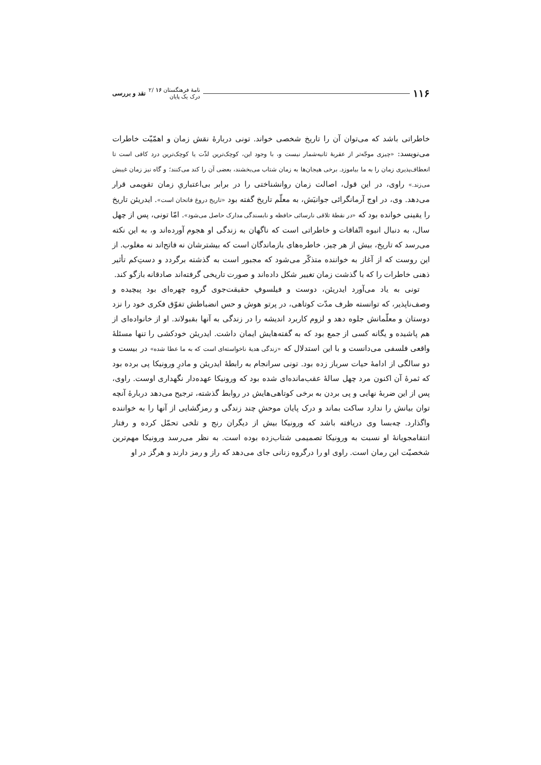۱۱۶
نامهٔ فرهنگستان ۱۶ /۲
درک یک پایان
نقد و بررسی
خاطراتی باشد که می‌توان آن را تاریخ شخصی خواند. تونی دربارهٔ نقش زمان و اهمّیّت خاطرات می‌نویسد: «چیزی موجّه‌تر از عقربهٔ ثانیه‌شمار نیست و، با وجود این، کوچک‌ترین لذّت یا کوچک‌ترین درد کافی است تا انعطاف‌پذیری زمان را به ما بیاموزد. برخی هیجان‌ها به زمان شتاب می‌بخشند، بعضی آن را کند می‌کنند؛ و گاه نیز زمان غیبش می‌زند.» راوی، در این قول، اصالت زمان روانشناختی را در برابر بی‌اعتباریِ زمان تقویمی قرار می‌دهد. وی، در اوج آرمانگرائی جوانیَش، به معلّم تاریخ گفته بود «تاریخ دروغ فاتحان است». ایدریئن تاریخ را یقینی خوانده بود که «در نقطهٔ تلاقی نارسائی حافظه و نابسندگی مدارک حاصل می‌شود». امّا تونی، پس از چهل سال، به دنبال انبوه اتّفاقات و خاطراتی است که ناگهان به زندگی او هجوم آورده‌اند و، به این نکته می‌رسد که تاریخ، بیش از هر چیز، خاطره‌های بازماندگان است که بیشترشان نه فاتح‌اند نه مغلوب. از این روست که از آغاز به خواننده متذکّر می‌شود که مجبور است به گذشته برگردد و دستِ‌کم تأثیر ذهنی خاطرات را که با گذشت زمان تغییر شکل داده‌اند و صورت تاریخی گرفته‌اند صادقانه بازگو کند.
تونی به یاد می‌آورد ایدریئن، دوست و فیلسوفِ حقیقت‌جوی گروه چهره‌ای بود پیچیده و وصف‌ناپذیر، که توانسته ظرف مدّت کوتاهی، در پرتو هوش و حس انضباطش تفوّق فکری خود را نزد دوستان و معلّمانش جلوه دهد و لزوم کاربرد اندیشه را در زندگی به آنها بقبولاند. او از خانواده‌ای از هم پاشیده و یگانه کسی از جمع بود که به گفته‌هایش ایمان داشت. ایدریئن خودکشی را تنها مسئلهٔ واقعی فلسفی می‌دانست و با این استدلال که «زندگی هدیهٔ ناخواسته‌ای است که به ما عطا شده» در بیست و دو سالگی از ادامهٔ حیات سرباز زده بود. تونی سرانجام به رابطهٔ ایدریئن و مادرِ ورونیکا پی برده بود که ثمرهٔ آن اکنون مرد چهل سالهٔ عقب‌مانده‌ای شده بود که ورونیکا عهده‌دار نگهداری اوست. راوی، پس از این ضربهٔ نهایی و پی بردن به برخی کوتاهی‌هایش در روابط گذشته، ترجیح می‌دهد دربارهٔ آنچه توان بیانش را ندارد ساکت بماند و درک پایان موحشِ چند زندگی و رمزگشایی از آنها را به خواننده واگذارد. چه‌بسا وی دریافته باشد که ورونیکا بیش از دیگران رنج و تلخی تحمّل کرده و رفتار انتقامجویانهٔ او نسبت به ورونیکا تصمیمی شتاب‌زده بوده است. به نظر می‌رسد ورونیکا مهم‌ترین شخصیّت این رمان است. راوی او را درگروه زنانی جای می‌دهد که راز و رمز دارند و هرگز در او